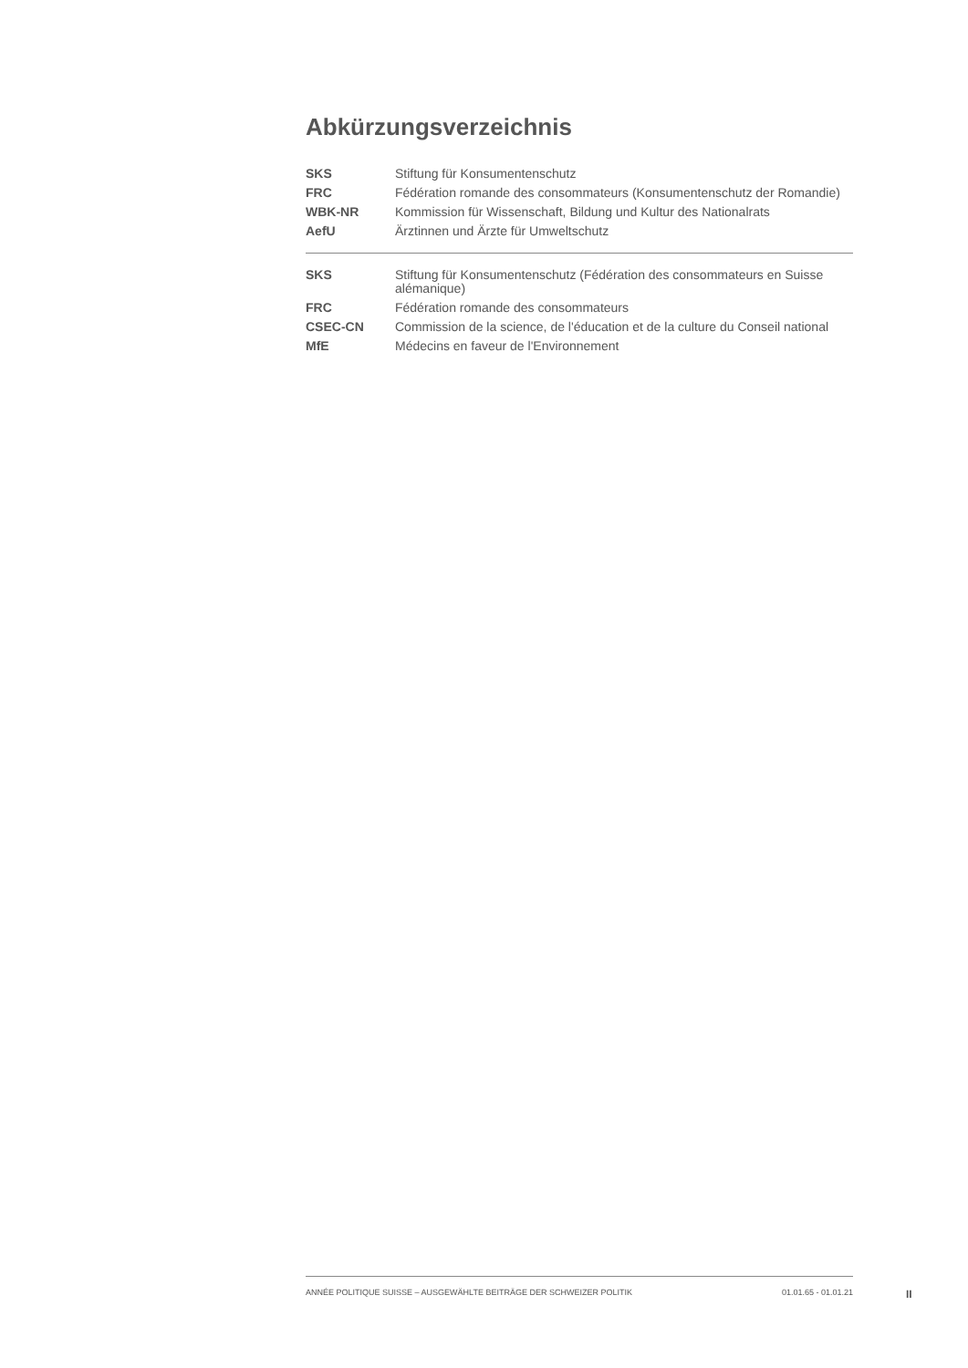Abkürzungsverzeichnis
| SKS | Stiftung für Konsumentenschutz |
| FRC | Fédération romande des consommateurs (Konsumentenschutz der Romandie) |
| WBK-NR | Kommission für Wissenschaft, Bildung und Kultur des Nationalrats |
| AefU | Ärztinnen und Ärzte für Umweltschutz |
| SKS | Stiftung für Konsumentenschutz (Fédération des consommateurs en Suisse alémanique) |
| FRC | Fédération romande des consommateurs |
| CSEC-CN | Commission de la science, de l'éducation et de la culture du Conseil national |
| MfE | Médecins en faveur de l'Environnement |
ANNÉE POLITIQUE SUISSE – AUSGEWÄHLTE BEITRÄGE DER SCHWEIZER POLITIK 01.01.65 - 01.01.21
II